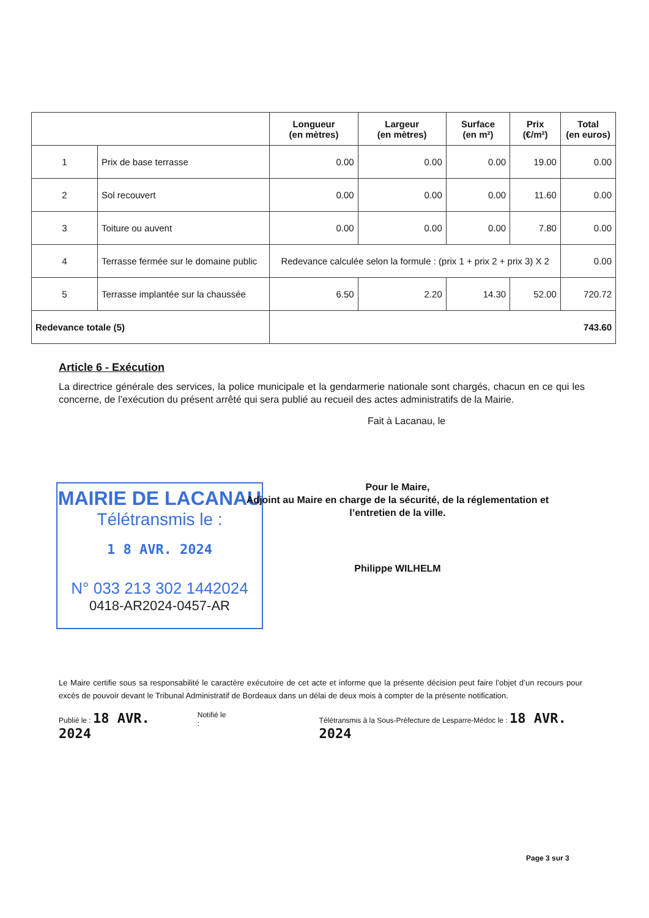| | | Longueur (en mètres) | Largeur (en mètres) | Surface (en m²) | Prix (€/m²) | Total (en euros) |
| --- | --- | --- | --- | --- | --- | --- |
| 1 | Prix de base terrasse | 0.00 | 0.00 | 0.00 | 19.00 | 0.00 |
| 2 | Sol recouvert | 0.00 | 0.00 | 0.00 | 11.60 | 0.00 |
| 3 | Toiture ou auvent | 0.00 | 0.00 | 0.00 | 7.80 | 0.00 |
| 4 | Terrasse fermée sur le domaine public | Redevance calculée selon la formule : (prix 1 + prix 2 + prix 3) X 2 | | | | 0.00 |
| 5 | Terrasse implantée sur la chaussée | 6.50 | 2.20 | 14.30 | 52.00 | 720.72 |
| Redevance totale (5) | | 743.60 | | | | |
Article 6 - Exécution
La directrice générale des services, la police municipale et la gendarmerie nationale sont chargés, chacun en ce qui les concerne, de l’exécution du présent arrêté qui sera publié au recueil des actes administratifs de la Mairie.
Fait à Lacanau, le
MAIRIE DE LACANAU
Télétransmis le :
1 8 AVR. 2024
N° 033 213 302 1442024
0418-AR2024-0457-AR
Pour le Maire,
Adjoint au Maire en charge de la sécurité, de la réglementation et l’entretien de la ville.
Philippe WILHELM
Le Maire certifie sous sa responsabilité le caractère exécutoire de cet acte et informe que la présente décision peut faire l’objet d’un recours pour excès de pouvoir devant le Tribunal Administratif de Bordeaux dans un délai de deux mois à compter de la présente notification.
Publié le : 18 AVR. 2024 Notifié le : Télétransmis à la Sous-Préfecture de Lesparre-Médoc le : 18 AVR. 2024
Page 3 sur 3